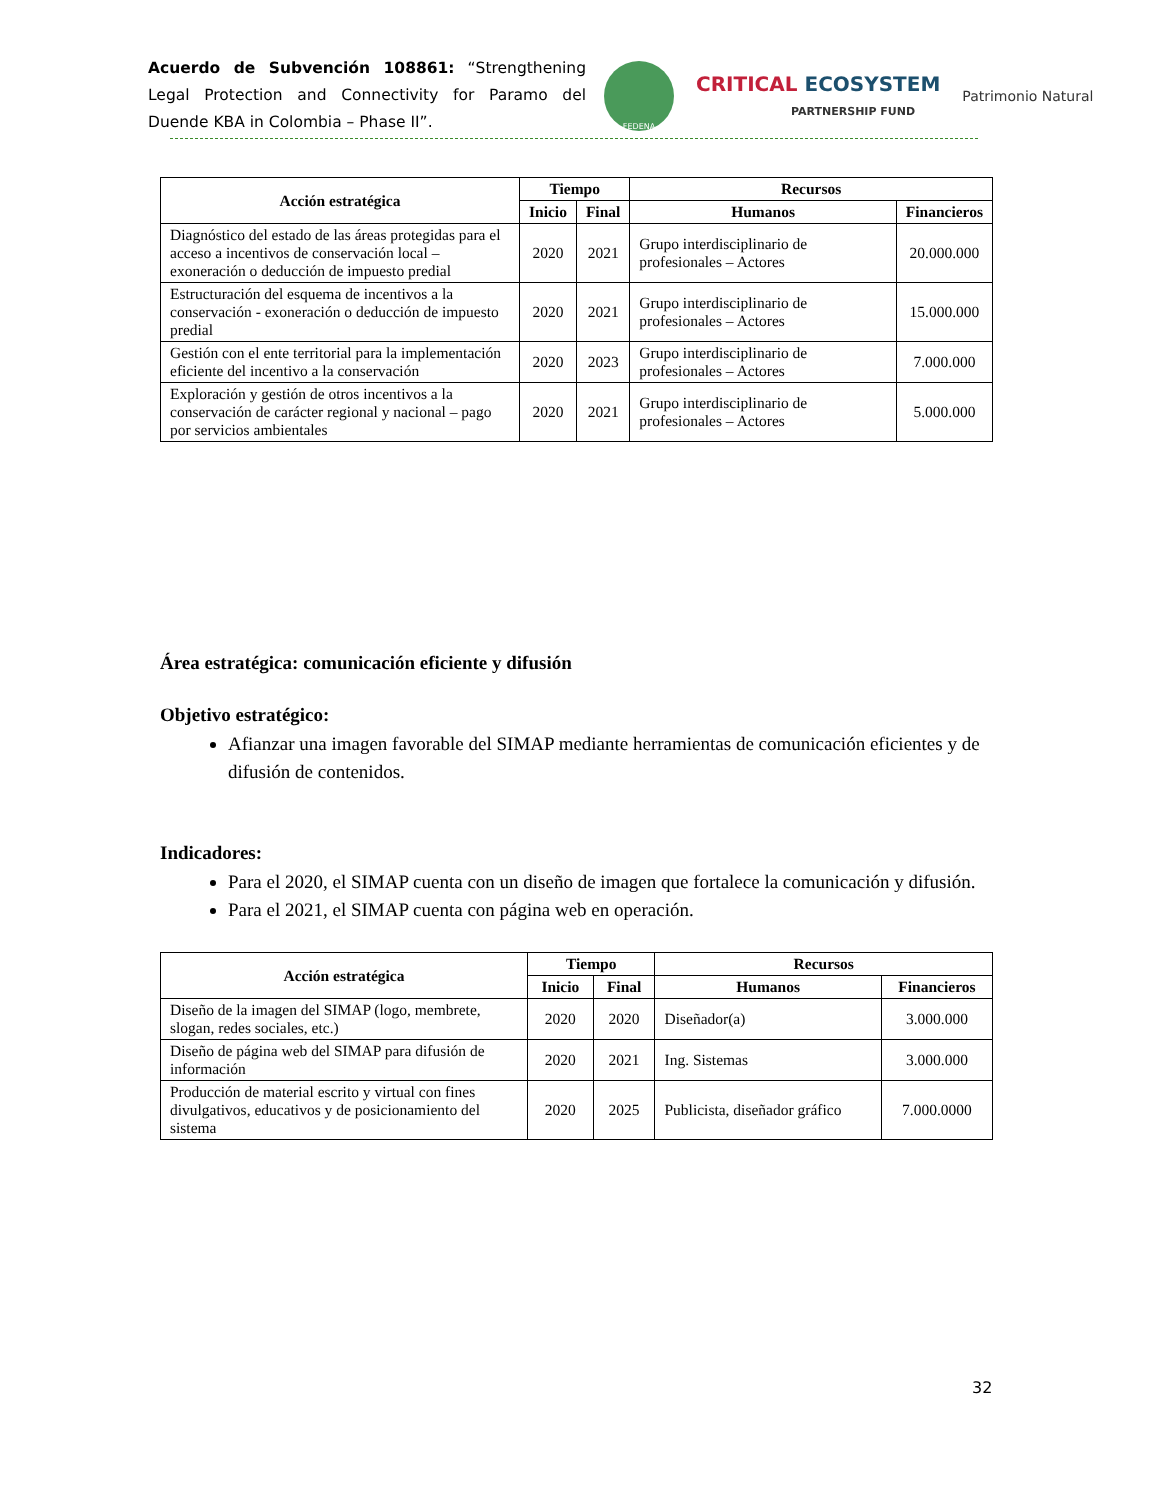Acuerdo de Subvención 108861: “Strengthening Legal Protection and Connectivity for Paramo del Duende KBA in Colombia – Phase II”.
FEDENA
CRITICAL ECOSYSTEM
PARTNERSHIP FUND
Patrimonio Natural
| Acción estratégica | Tiempo | | Recursos | |
| --- | --- | --- | --- | --- |
| | Inicio | Final | Humanos | Financieros |
| Diagnóstico del estado de las áreas protegidas para el acceso a incentivos de conservación local – exoneración o deducción de impuesto predial | 2020 | 2021 | Grupo interdisciplinario de profesionales – Actores | 20.000.000 |
| Estructuración del esquema de incentivos a la conservación - exoneración o deducción de impuesto predial | 2020 | 2021 | Grupo interdisciplinario de profesionales – Actores | 15.000.000 |
| Gestión con el ente territorial para la implementación eficiente del incentivo a la conservación | 2020 | 2023 | Grupo interdisciplinario de profesionales – Actores | 7.000.000 |
| Exploración y gestión de otros incentivos a la conservación de carácter regional y nacional – pago por servicios ambientales | 2020 | 2021 | Grupo interdisciplinario de profesionales – Actores | 5.000.000 |
Área estratégica: comunicación eficiente y difusión
Objetivo estratégico:
Afianzar una imagen favorable del SIMAP mediante herramientas de comunicación eficientes y de difusión de contenidos.
Indicadores:
Para el 2020, el SIMAP cuenta con un diseño de imagen que fortalece la comunicación y difusión.
Para el 2021, el SIMAP cuenta con página web en operación.
| Acción estratégica | Tiempo | | Recursos | |
| --- | --- | --- | --- | --- |
| | Inicio | Final | Humanos | Financieros |
| Diseño de la imagen del SIMAP (logo, membrete, slogan, redes sociales, etc.) | 2020 | 2020 | Diseñador(a) | 3.000.000 |
| Diseño de página web del SIMAP para difusión de información | 2020 | 2021 | Ing. Sistemas | 3.000.000 |
| Producción de material escrito y virtual con fines divulgativos, educativos y de posicionamiento del sistema | 2020 | 2025 | Publicista, diseñador gráfico | 7.000.0000 |
32